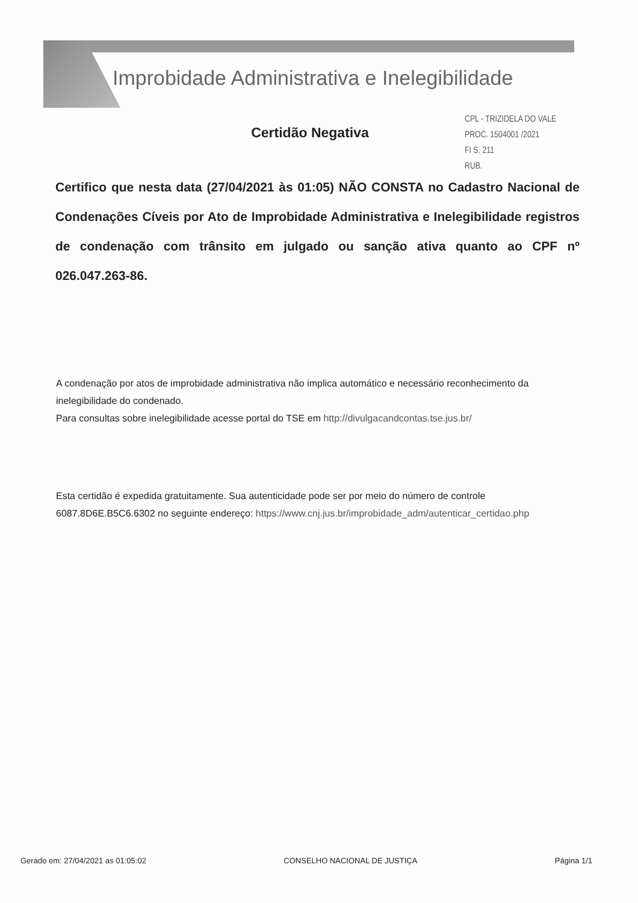Improbidade Administrativa e Inelegibilidade
CPL - TRIZIDELA DO VALE
PROC. 1504001 /2021
FI S. 211
RUB.
Certidão Negativa
Certifico que nesta data (27/04/2021 às 01:05) NÃO CONSTA no Cadastro Nacional de Condenações Cíveis por Ato de Improbidade Administrativa e Inelegibilidade registros de condenação com trânsito em julgado ou sanção ativa quanto ao CPF nº 026.047.263-86.
A condenação por atos de improbidade administrativa não implica automático e necessário reconhecimento da inelegibilidade do condenado.
Para consultas sobre inelegibilidade acesse portal do TSE em http://divulgacandcontas.tse.jus.br/
Esta certidão é expedida gratuitamente. Sua autenticidade pode ser por meio do número de controle 6087.8D6E.B5C6.6302 no seguinte endereço: https://www.cnj.jus.br/improbidade_adm/autenticar_certidao.php
Gerado em: 27/04/2021 as 01:05:02 CONSELHO NACIONAL DE JUSTIÇA Página 1/1